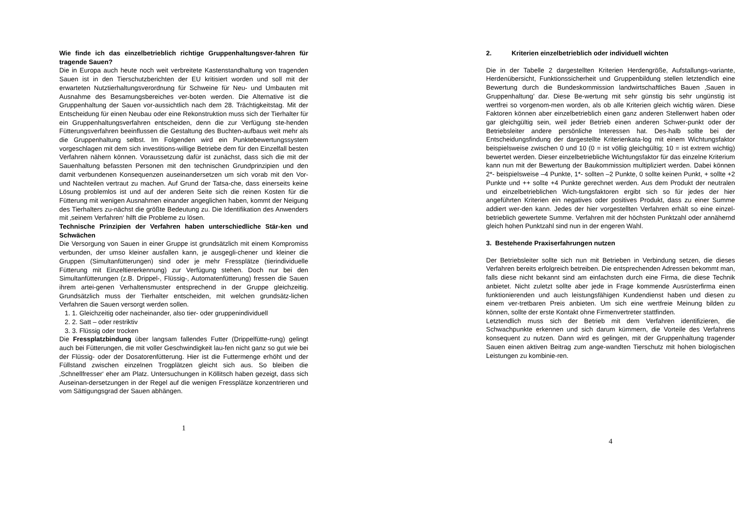Wie finde ich das einzelbetrieblich richtige Gruppenhaltungsver-fahren für tragende Sauen?
Die in Europa auch heute noch weit verbreitete Kastenstandhaltung von tragenden Sauen ist in den Tierschutzberichten der EU kritisiert worden und soll mit der erwarteten Nutztierhaltungsverordnung für Schweine für Neu- und Umbauten mit Ausnahme des Besamungsbereiches ver-boten werden. Die Alternative ist die Gruppenhaltung der Sauen vor-aussichtlich nach dem 28. Trächtigkeitstag. Mit der Entscheidung für einen Neubau oder eine Rekonstruktion muss sich der Tierhalter für ein Gruppenhaltungsverfahren entscheiden, denn die zur Verfügung ste-henden Fütterungsverfahren beeinflussen die Gestaltung des Buchten-aufbaus weit mehr als die Gruppenhaltung selbst. Im Folgenden wird ein Punktebewertungssystem vorgeschlagen mit dem sich investitions-willige Betriebe dem für den Einzelfall besten Verfahren nähern können. Voraussetzung dafür ist zunächst, dass sich die mit der Sauenhaltung befassten Personen mit den technischen Grundprinzipien und den damit verbundenen Konsequenzen auseinandersetzen um sich vorab mit den Vor- und Nachteilen vertraut zu machen. Auf Grund der Tatsa-che, dass einerseits keine Lösung problemlos ist und auf der anderen Seite sich die reinen Kosten für die Fütterung mit wenigen Ausnahmen einander angeglichen haben, kommt der Neigung des Tierhalters zu-nächst die größte Bedeutung zu. Die Identifikation des Anwenders mit ‚seinem Verfahren‘ hilft die Probleme zu lösen.
Technische Prinzipien der Verfahren haben unterschiedliche Stär-ken und Schwächen
Die Versorgung von Sauen in einer Gruppe ist grundsätzlich mit einem Kompromiss verbunden, der umso kleiner ausfallen kann, je ausgegli-chener und kleiner die Gruppen (Simultanfütterungen) sind oder je mehr Fressplätze (tierindividuelle Fütterung mit Einzeltiererkennung) zur Verfügung stehen. Doch nur bei den Simultanfütterungen (z.B. Drippel-, Flüssig-, Automatenfütterung) fressen die Sauen ihrem artei-genen Verhaltensmuster entsprechend in der Gruppe gleichzeitig. Grundsätzlich muss der Tierhalter entscheiden, mit welchen grundsätz-lichen Verfahren die Sauen versorgt werden sollen.
1. 1. Gleichzeitig oder nacheinander, also tier- oder gruppenindividuell
2. 2. Satt – oder restriktiv
3. 3. Flüssig oder trocken
Die Fressplatzbindung über langsam fallendes Futter (Drippelfütte-rung) gelingt auch bei Fütterungen, die mit voller Geschwindigkeit lau-fen nicht ganz so gut wie bei der Flüssig- oder der Dosatorenfütterung. Hier ist die Futtermenge erhöht und der Füllstand zwischen einzelnen Trogplätzen gleicht sich aus. So bleiben die ‚Schnellfresser‘ eher am Platz. Untersuchungen in Köllitsch haben gezeigt, dass sich Auseinan-dersetzungen in der Regel auf die wenigen Fressplätze konzentrieren und vom Sättigungsgrad der Sauen abhängen.
1
2. Kriterien einzelbetrieblich oder individuell wichten
Die in der Tabelle 2 dargestellten Kriterien Herdengröße, Aufstallungs-variante, Herdenübersicht, Funktionssicherheit und Gruppenbildung stellen letztendlich eine Bewertung durch die Bundeskommission landwirtschaftliches Bauen ‚Sauen in Gruppenhaltung’ dar. Diese Be-wertung mit sehr günstig bis sehr ungünstig ist wertfrei so vorgenom-men worden, als ob alle Kriterien gleich wichtig wären. Diese Faktoren können aber einzelbetrieblich einen ganz anderen Stellenwert haben oder gar gleichgültig sein, weil jeder Betrieb einen anderen Schwer-punkt oder der Betriebsleiter andere persönliche Interessen hat. Des-halb sollte bei der Entscheidungsfindung der dargestellte Kriterienkata-log mit einem Wichtungsfaktor beispielsweise zwischen 0 und 10 (0 = ist völlig gleichgültig; 10 = ist extrem wichtig) bewertet werden. Dieser einzelbetriebliche Wichtungsfaktor für das einzelne Kriterium kann nun mit der Bewertung der Baukommission multipliziert werden. Dabei können 2*- beispielsweise –4 Punkte, 1*- sollten –2 Punkte, 0 sollte keinen Punkt, + sollte +2 Punkte und ++ sollte +4 Punkte gerechnet werden. Aus dem Produkt der neutralen und einzelbetrieblichen Wich-tungsfaktoren ergibt sich so für jedes der hier angeführten Kriterien ein negatives oder positives Produkt, dass zu einer Summe addiert wer-den kann. Jedes der hier vorgestellten Verfahren erhält so eine einzel-betrieblich gewertete Summe. Verfahren mit der höchsten Punktzahl oder annähernd gleich hohen Punktzahl sind nun in der engeren Wahl.
3. Bestehende Praxiserfahrungen nutzen
Der Betriebsleiter sollte sich nun mit Betrieben in Verbindung setzen, die dieses Verfahren bereits erfolgreich betreiben. Die entsprechenden Adressen bekommt man, falls diese nicht bekannt sind am einfachsten durch eine Firma, die diese Technik anbietet. Nicht zuletzt sollte aber jede in Frage kommende Ausrüsterfirma einen funktionierenden und auch leistungsfähigen Kundendienst haben und diesen zu einem ver-tretbaren Preis anbieten. Um sich eine wertfreie Meinung bilden zu können, sollte der erste Kontakt ohne Firmenvertreter stattfinden.
Letztendlich muss sich der Betrieb mit dem Verfahren identifizieren, die Schwachpunkte erkennen und sich darum kümmern, die Vorteile des Verfahrens konsequent zu nutzen. Dann wird es gelingen, mit der Gruppenhaltung tragender Sauen einen aktiven Beitrag zum ange-wandten Tierschutz mit hohen biologischen Leistungen zu kombinie-ren.
4